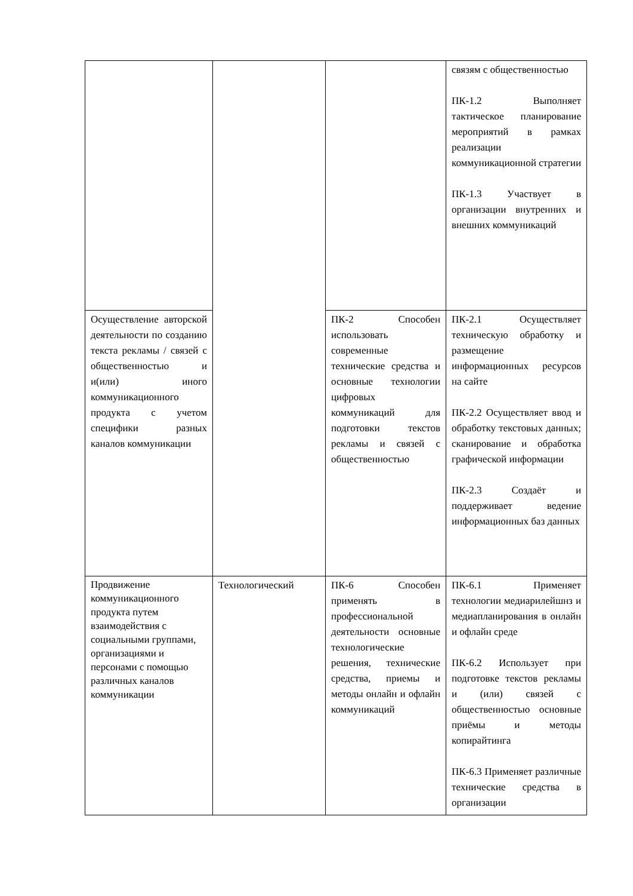| | | | связям с общественностью ПК-1.2 Выполняет тактическое планирование мероприятий в рамках реализации коммуникационной стратегии ПК-1.3 Участвует в организации внутренних и внешних коммуникаций |
| Осуществление авторской деятельности по созданию текста рекламы / связей с общественностью и и(или) иного коммуникационного продукта с учетом специфики разных каналов коммуникации | | ПК-2 Способен использовать современные технические средства и основные технологии цифровых коммуникаций для подготовки текстов рекламы и связей с общественностью | ПК-2.1 Осуществляет техническую обработку и размещение информационных ресурсов на сайте ПК-2.2 Осуществляет ввод и обработку текстовых данных; сканирование и обработка графической информации ПК-2.3 Создаёт и поддерживает ведение информационных баз данных |
| Продвижение коммуникационного продукта путем взаимодействия с социальными группами, организациями и персонами с помощью различных каналов коммуникации | Технологический | ПК-6 Способен применять в профессиональной деятельности основные технологические решения, технические средства, приемы и методы онлайн и офлайн коммуникаций | ПК-6.1 Применяет технологии медиарилейшнз и медиапланирования в онлайн и офлайн среде ПК-6.2 Использует при подготовке текстов рекламы и (или) связей с общественностью основные приёмы и методы копирайтинга ПК-6.3 Применяет различные технические средства в организации |